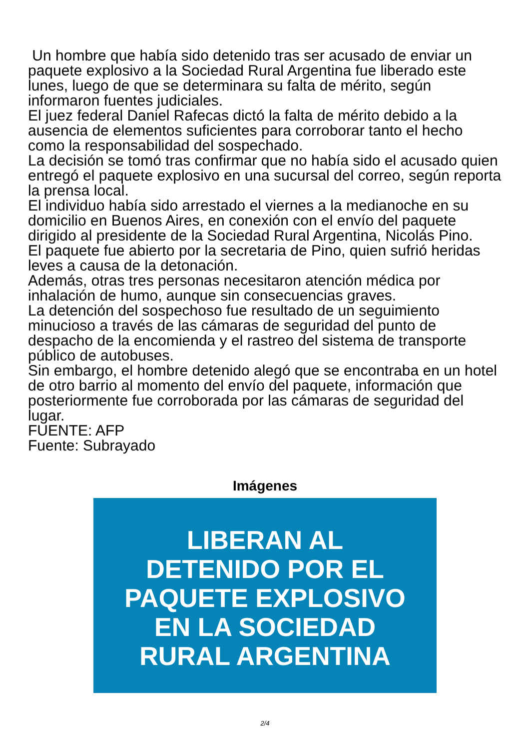Un hombre que había sido detenido tras ser acusado de enviar un paquete explosivo a la Sociedad Rural Argentina fue liberado este lunes, luego de que se determinara su falta de mérito, según informaron fuentes judiciales.
El juez federal Daniel Rafecas dictó la falta de mérito debido a la ausencia de elementos suficientes para corroborar tanto el hecho como la responsabilidad del sospechado.
La decisión se tomó tras confirmar que no había sido el acusado quien entregó el paquete explosivo en una sucursal del correo, según reporta la prensa local.
El individuo había sido arrestado el viernes a la medianoche en su domicilio en Buenos Aires, en conexión con el envío del paquete dirigido al presidente de la Sociedad Rural Argentina, Nicolás Pino.
El paquete fue abierto por la secretaria de Pino, quien sufrió heridas leves a causa de la detonación.
Además, otras tres personas necesitaron atención médica por inhalación de humo, aunque sin consecuencias graves.
La detención del sospechoso fue resultado de un seguimiento minucioso a través de las cámaras de seguridad del punto de despacho de la encomienda y el rastreo del sistema de transporte público de autobuses.
Sin embargo, el hombre detenido alegó que se encontraba en un hotel de otro barrio al momento del envío del paquete, información que posteriormente fue corroborada por las cámaras de seguridad del lugar.
FUENTE: AFP
Fuente: Subrayado
Imágenes
LIBERAN AL
DETENIDO POR EL
PAQUETE EXPLOSIVO
EN LA SOCIEDAD
RURAL ARGENTINA
2/4